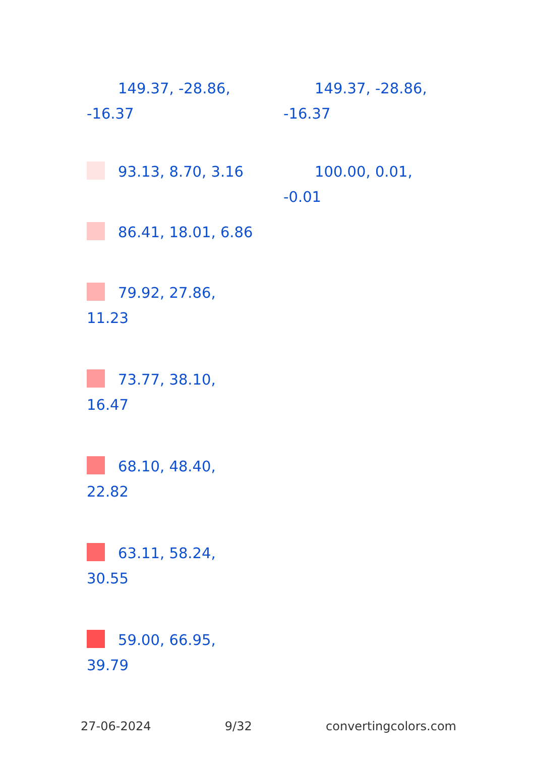149.37, -28.86, -16.37
93.13, 8.70, 3.16
86.41, 18.01, 6.86
79.92, 27.86, 11.23
73.77, 38.10, 16.47
68.10, 48.40, 22.82
63.11, 58.24, 30.55
59.00, 66.95, 39.79
149.37, -28.86, -16.37
100.00, 0.01, -0.01
27-06-2024 9/32 convertingcolors.com